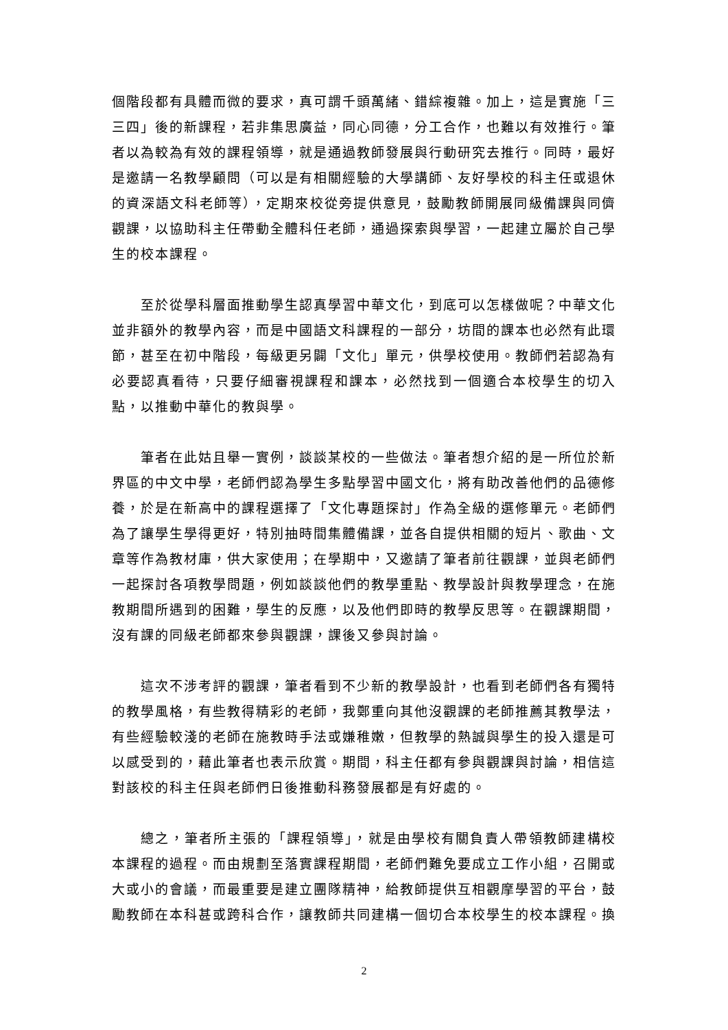個階段都有具體而微的要求，真可謂千頭萬緒、錯綜複雜。加上，這是實施「三三四」後的新課程，若非集思廣益，同心同德，分工合作，也難以有效推行。筆者以為較為有效的課程領導，就是通過教師發展與行動研究去推行。同時，最好是邀請一名教學顧問（可以是有相關經驗的大學講師、友好學校的科主任或退休的資深語文科老師等），定期來校從旁提供意見，鼓勵教師開展同級備課與同儕觀課，以協助科主任帶動全體科任老師，通過探索與學習，一起建立屬於自己學生的校本課程。
至於從學科層面推動學生認真學習中華文化，到底可以怎樣做呢？中華文化並非額外的教學內容，而是中國語文科課程的一部分，坊間的課本也必然有此環節，甚至在初中階段，每級更另闢「文化」單元，供學校使用。教師們若認為有必要認真看待，只要仔細審視課程和課本，必然找到一個適合本校學生的切入點，以推動中華化的教與學。
筆者在此姑且舉一實例，談談某校的一些做法。筆者想介紹的是一所位於新界區的中文中學，老師們認為學生多點學習中國文化，將有助改善他們的品德修養，於是在新高中的課程選擇了「文化專題探討」作為全級的選修單元。老師們為了讓學生學得更好，特別抽時間集體備課，並各自提供相關的短片、歌曲、文章等作為教材庫，供大家使用；在學期中，又邀請了筆者前往觀課，並與老師們一起探討各項教學問題，例如談談他們的教學重點、教學設計與教學理念，在施教期間所遇到的困難，學生的反應，以及他們即時的教學反思等。在觀課期間，沒有課的同級老師都來參與觀課，課後又參與討論。
這次不涉考評的觀課，筆者看到不少新的教學設計，也看到老師們各有獨特的教學風格，有些教得精彩的老師，我鄭重向其他沒觀課的老師推薦其教學法，有些經驗較淺的老師在施教時手法或嫌稚嫩，但教學的熱誠與學生的投入還是可以感受到的，藉此筆者也表示欣賞。期間，科主任都有參與觀課與討論，相信這對該校的科主任與老師們日後推動科務發展都是有好處的。
總之，筆者所主張的「課程領導」，就是由學校有關負責人帶領教師建構校本課程的過程。而由規劃至落實課程期間，老師們難免要成立工作小組，召開或大或小的會議，而最重要是建立團隊精神，給教師提供互相觀摩學習的平台，鼓勵教師在本科甚或跨科合作，讓教師共同建構一個切合本校學生的校本課程。換
2